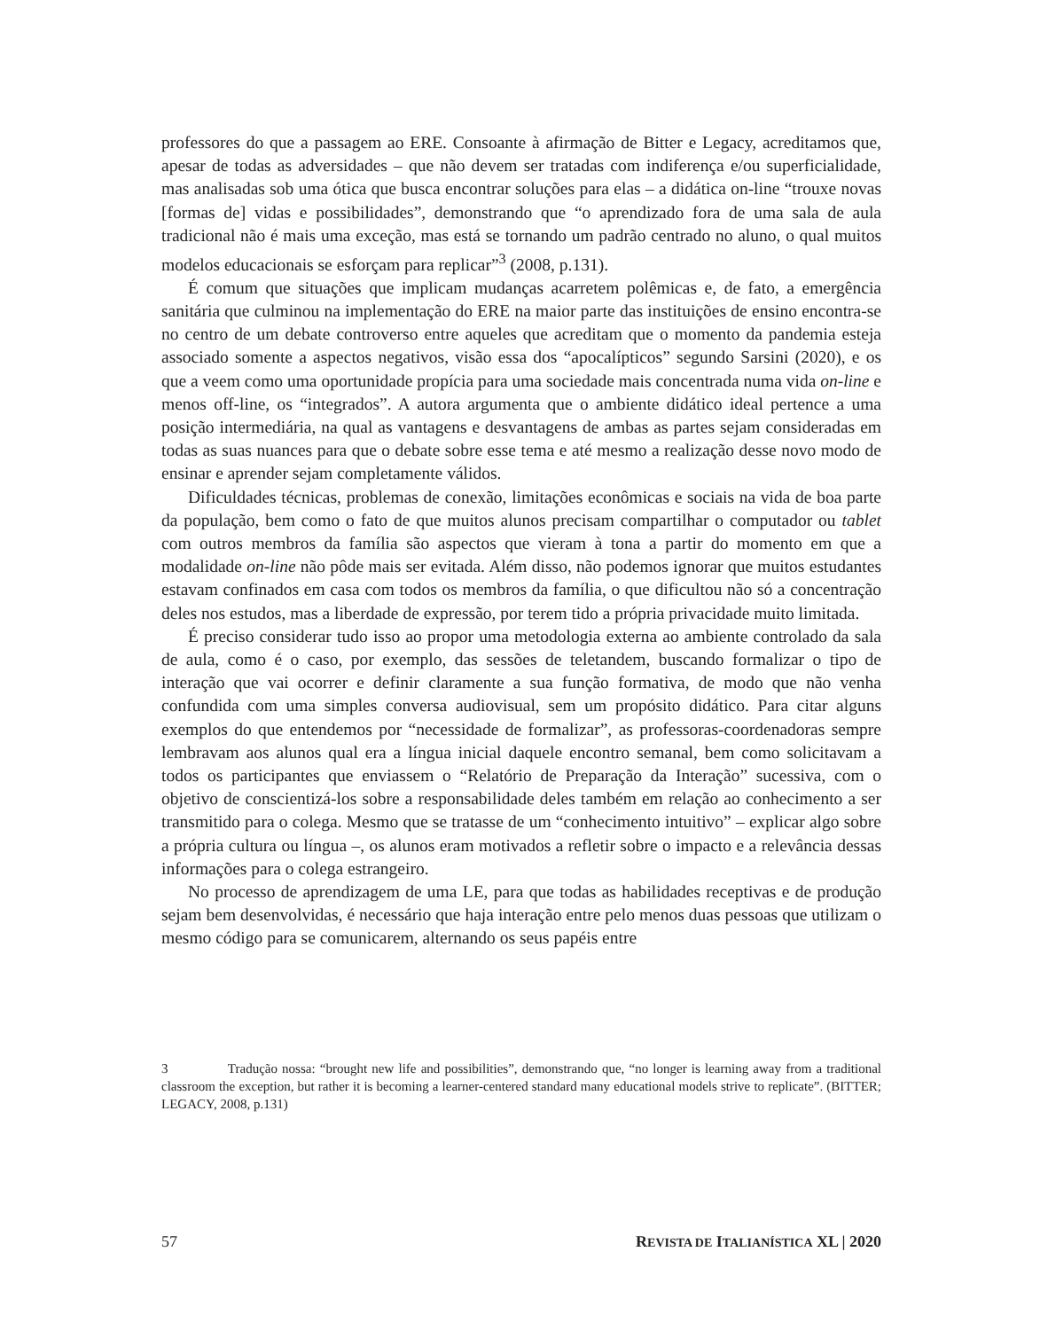professores do que a passagem ao ERE. Consoante à afirmação de Bitter e Legacy, acreditamos que, apesar de todas as adversidades – que não devem ser tratadas com indiferença e/ou superficialidade, mas analisadas sob uma ótica que busca encontrar soluções para elas – a didática on-line “trouxe novas [formas de] vidas e possibilidades”, demonstrando que “o aprendizado fora de uma sala de aula tradicional não é mais uma exceção, mas está se tornando um padrão centrado no aluno, o qual muitos modelos educacionais se esforçam para replicar”<sup>3</sup> (2008, p.131).
É comum que situações que implicam mudanças acarretem polêmicas e, de fato, a emergência sanitária que culminou na implementação do ERE na maior parte das instituições de ensino encontra-se no centro de um debate controverso entre aqueles que acreditam que o momento da pandemia esteja associado somente a aspectos negativos, visão essa dos “apocalípticos” segundo Sarsini (2020), e os que a veem como uma oportunidade propícia para uma sociedade mais concentrada numa vida on-line e menos off-line, os “integrados”. A autora argumenta que o ambiente didático ideal pertence a uma posição intermediária, na qual as vantagens e desvantagens de ambas as partes sejam consideradas em todas as suas nuances para que o debate sobre esse tema e até mesmo a realização desse novo modo de ensinar e aprender sejam completamente válidos.
Dificuldades técnicas, problemas de conexão, limitações econômicas e sociais na vida de boa parte da população, bem como o fato de que muitos alunos precisam compartilhar o computador ou tablet com outros membros da família são aspectos que vieram à tona a partir do momento em que a modalidade on-line não pôde mais ser evitada. Além disso, não podemos ignorar que muitos estudantes estavam confinados em casa com todos os membros da família, o que dificultou não só a concentração deles nos estudos, mas a liberdade de expressão, por terem tido a própria privacidade muito limitada.
É preciso considerar tudo isso ao propor uma metodologia externa ao ambiente controlado da sala de aula, como é o caso, por exemplo, das sessões de teletandem, buscando formalizar o tipo de interação que vai ocorrer e definir claramente a sua função formativa, de modo que não venha confundida com uma simples conversa audiovisual, sem um propósito didático. Para citar alguns exemplos do que entendemos por “necessidade de formalizar”, as professoras-coordenadoras sempre lembravam aos alunos qual era a língua inicial daquele encontro semanal, bem como solicitavam a todos os participantes que enviassem o “Relatório de Preparação da Interação” sucessiva, com o objetivo de conscientizá-los sobre a responsabilidade deles também em relação ao conhecimento a ser transmitido para o colega. Mesmo que se tratasse de um “conhecimento intuitivo” – explicar algo sobre a própria cultura ou língua –, os alunos eram motivados a refletir sobre o impacto e a relevância dessas informações para o colega estrangeiro.
No processo de aprendizagem de uma LE, para que todas as habilidades receptivas e de produção sejam bem desenvolvidas, é necessário que haja interação entre pelo menos duas pessoas que utilizam o mesmo código para se comunicarem, alternando os seus papéis entre
3 Tradução nossa: “brought new life and possibilities”, demonstrando que, “no longer is learning away from a traditional classroom the exception, but rather it is becoming a learner-centered standard many educational models strive to replicate”. (BITTER; LEGACY, 2008, p.131)
57 REVISTA DE ITALIANÍSTICA XL | 2020